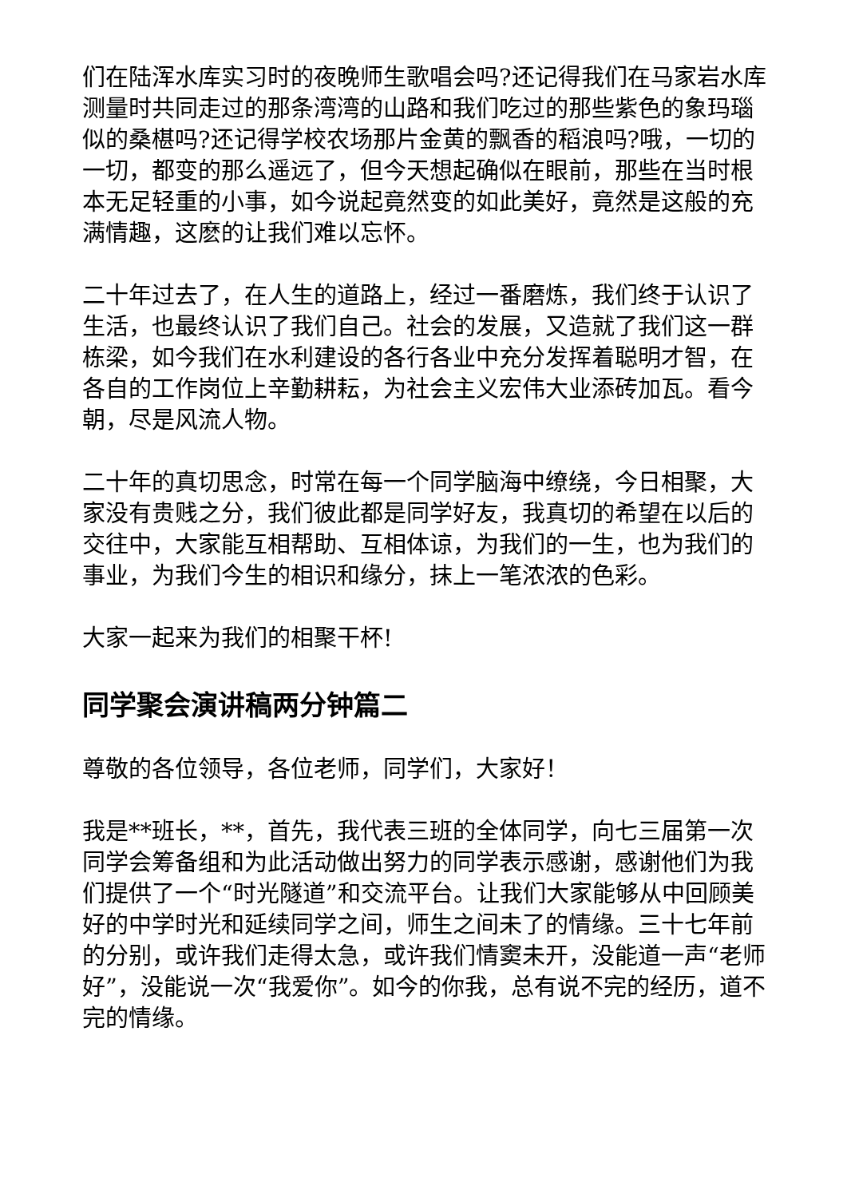们在陆浑水库实习时的夜晚师生歌唱会吗?还记得我们在马家岩水库测量时共同走过的那条湾湾的山路和我们吃过的那些紫色的象玛瑙似的桑椹吗?还记得学校农场那片金黄的飘香的稻浪吗?哦，一切的一切，都变的那么遥远了，但今天想起确似在眼前，那些在当时根本无足轻重的小事，如今说起竟然变的如此美好，竟然是这般的充满情趣，这麽的让我们难以忘怀。
二十年过去了，在人生的道路上，经过一番磨炼，我们终于认识了生活，也最终认识了我们自己。社会的发展，又造就了我们这一群栋梁，如今我们在水利建设的各行各业中充分发挥着聪明才智，在各自的工作岗位上辛勤耕耘，为社会主义宏伟大业添砖加瓦。看今朝，尽是风流人物。
二十年的真切思念，时常在每一个同学脑海中缭绕，今日相聚，大家没有贵贱之分，我们彼此都是同学好友，我真切的希望在以后的交往中，大家能互相帮助、互相体谅，为我们的一生，也为我们的事业，为我们今生的相识和缘分，抹上一笔浓浓的色彩。
大家一起来为我们的相聚干杯!
同学聚会演讲稿两分钟篇二
尊敬的各位领导，各位老师，同学们，大家好！
我是**班长，**，首先，我代表三班的全体同学，向七三届第一次同学会筹备组和为此活动做出努力的同学表示感谢，感谢他们为我们提供了一个“时光隧道”和交流平台。让我们大家能够从中回顾美好的中学时光和延续同学之间，师生之间未了的情缘。三十七年前的分别，或许我们走得太急，或许我们情窦未开，没能道一声“老师好”，没能说一次“我爱你”。如今的你我，总有说不完的经历，道不完的情缘。